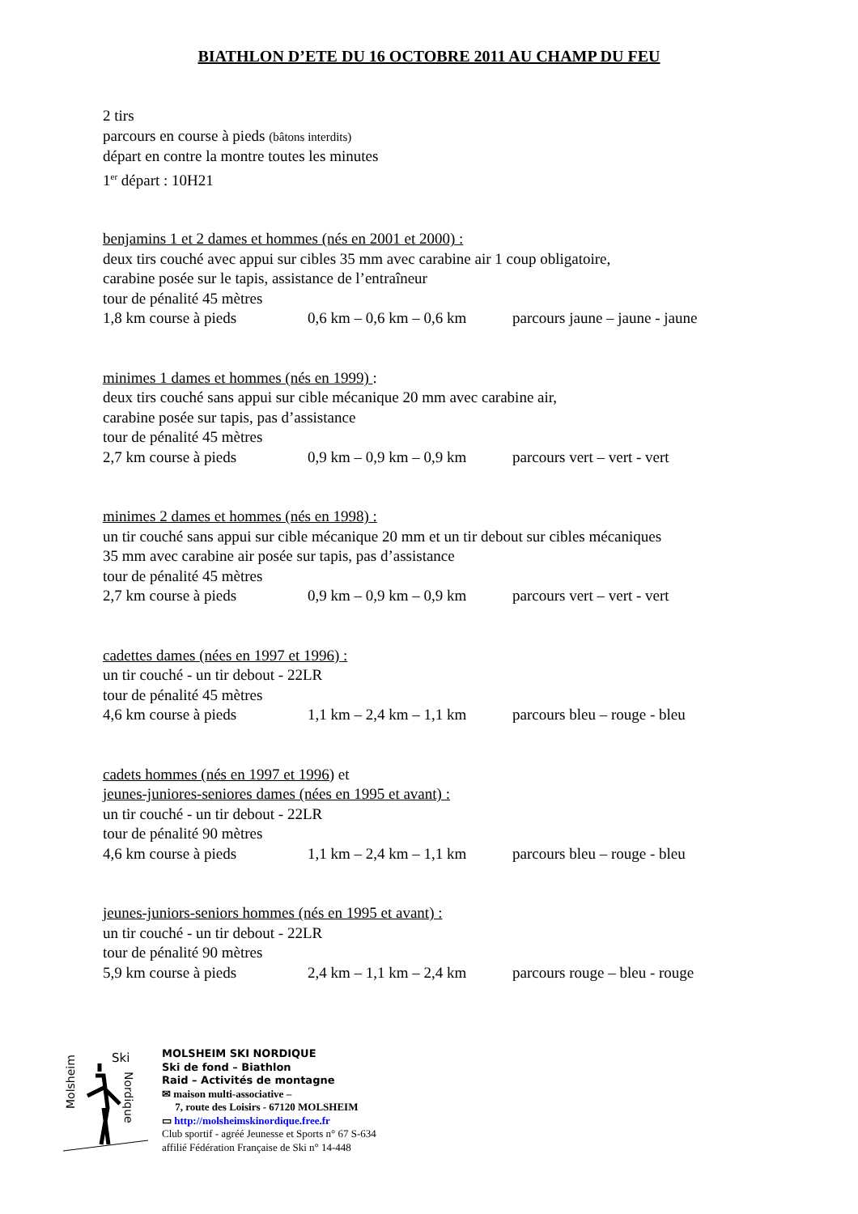BIATHLON D’ETE DU 16 OCTOBRE 2011 AU CHAMP DU FEU
2 tirs
parcours en course à pieds (bâtons interdits)
départ en contre la montre toutes les minutes
1<sup>er</sup> départ : 10H21
benjamins 1 et 2 dames et hommes (nés en 2001 et 2000) :
deux tirs couché avec appui sur cibles 35 mm avec carabine air 1 coup obligatoire,
carabine posée sur le tapis, assistance de l’entraîneur
tour de pénalité 45 mètres
1,8 km course à pieds 0,6 km – 0,6 km – 0,6 km parcours jaune – jaune - jaune
minimes 1 dames et hommes (nés en 1999) :
deux tirs couché sans appui sur cible mécanique 20 mm avec carabine air,
carabine posée sur tapis, pas d’assistance
tour de pénalité 45 mètres
2,7 km course à pieds 0,9 km – 0,9 km – 0,9 km parcours vert – vert - vert
minimes 2 dames et hommes (nés en 1998) :
un tir couché sans appui sur cible mécanique 20 mm et un tir debout sur cibles mécaniques
35 mm avec carabine air posée sur tapis, pas d’assistance
tour de pénalité 45 mètres
2,7 km course à pieds 0,9 km – 0,9 km – 0,9 km parcours vert – vert - vert
cadettes dames (nées en 1997 et 1996) :
un tir couché - un tir debout - 22LR
tour de pénalité 45 mètres
4,6 km course à pieds 1,1 km – 2,4 km – 1,1 km parcours bleu – rouge - bleu
cadets hommes (nés en 1997 et 1996) et
jeunes-juniores-seniores dames (nées en 1995 et avant) :
un tir couché - un tir debout - 22LR
tour de pénalité 90 mètres
4,6 km course à pieds 1,1 km – 2,4 km – 1,1 km parcours bleu – rouge - bleu
jeunes-juniors-seniors hommes (nés en 1995 et avant) :
un tir couché - un tir debout - 22LR
tour de pénalité 90 mètres
5,9 km course à pieds 2,4 km – 1,1 km – 2,4 km parcours rouge – bleu - rouge
Molsheim
Ski
Nordique
MOLSHEIM SKI NORDIQUE
Ski de fond – Biathlon
Raid – Activités de montagne
✉ maison multi-associative –
7, route des Loisirs - 67120 MOLSHEIM
▭ http://molsheimskinordique.free.fr
Club sportif - agréé Jeunesse et Sports n° 67 S-634
affilié Fédération Française de Ski n° 14-448